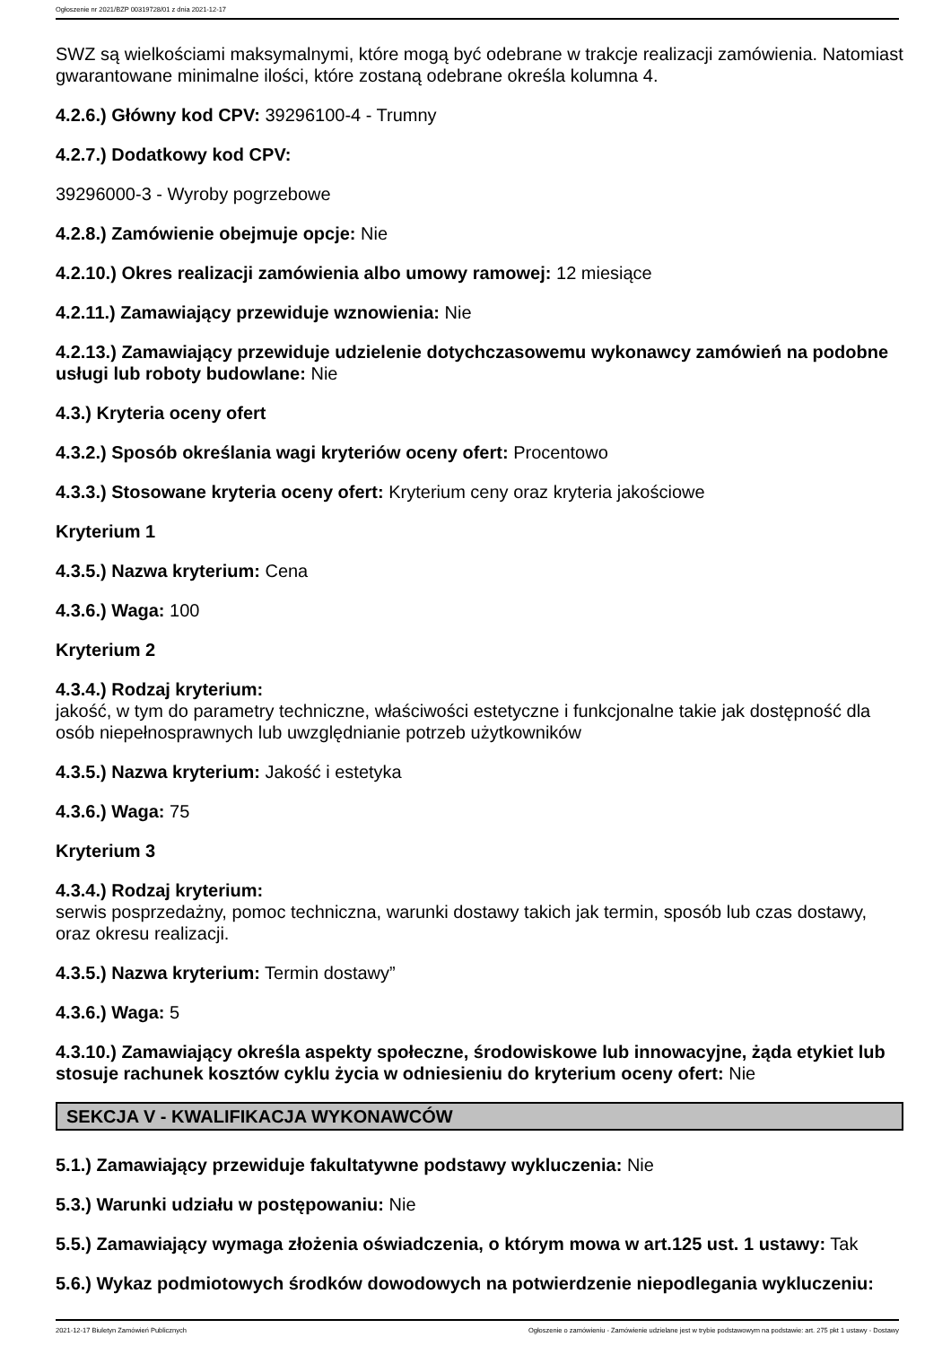Ogłoszenie nr 2021/BZP 00319728/01 z dnia 2021-12-17
SWZ są wielkościami maksymalnymi, które mogą być odebrane w trakcje realizacji zamówienia. Natomiast gwarantowane minimalne ilości, które zostaną odebrane określa kolumna 4.
4.2.6.) Główny kod CPV: 39296100-4 - Trumny
4.2.7.) Dodatkowy kod CPV:
39296000-3 - Wyroby pogrzebowe
4.2.8.) Zamówienie obejmuje opcje: Nie
4.2.10.) Okres realizacji zamówienia albo umowy ramowej: 12 miesiące
4.2.11.) Zamawiający przewiduje wznowienia: Nie
4.2.13.) Zamawiający przewiduje udzielenie dotychczasowemu wykonawcy zamówień na podobne usługi lub roboty budowlane: Nie
4.3.) Kryteria oceny ofert
4.3.2.) Sposób określania wagi kryteriów oceny ofert: Procentowo
4.3.3.) Stosowane kryteria oceny ofert: Kryterium ceny oraz kryteria jakościowe
Kryterium 1
4.3.5.) Nazwa kryterium: Cena
4.3.6.) Waga: 100
Kryterium 2
4.3.4.) Rodzaj kryterium:
jakość, w tym do parametry techniczne, właściwości estetyczne i funkcjonalne takie jak dostępność dla osób niepełnosprawnych lub uwzględnianie potrzeb użytkowników
4.3.5.) Nazwa kryterium: Jakość i estetyka
4.3.6.) Waga: 75
Kryterium 3
4.3.4.) Rodzaj kryterium:
serwis posprzedażny, pomoc techniczna, warunki dostawy takich jak termin, sposób lub czas dostawy, oraz okresu realizacji.
4.3.5.) Nazwa kryterium: Termin dostawy”
4.3.6.) Waga: 5
4.3.10.) Zamawiający określa aspekty społeczne, środowiskowe lub innowacyjne, żąda etykiet lub stosuje rachunek kosztów cyklu życia w odniesieniu do kryterium oceny ofert: Nie
SEKCJA V - KWALIFIKACJA WYKONAWCÓW
5.1.) Zamawiający przewiduje fakultatywne podstawy wykluczenia: Nie
5.3.) Warunki udziału w postępowaniu: Nie
5.5.) Zamawiający wymaga złożenia oświadczenia, o którym mowa w art.125 ust. 1 ustawy: Tak
5.6.) Wykaz podmiotowych środków dowodowych na potwierdzenie niepodlegania wykluczeniu:
2021-12-17 Biuletyn Zamówień Publicznych Ogłoszenie o zamówieniu - Zamówienie udzielane jest w trybie podstawowym na podstawie: art. 275 pkt 1 ustawy - Dostawy